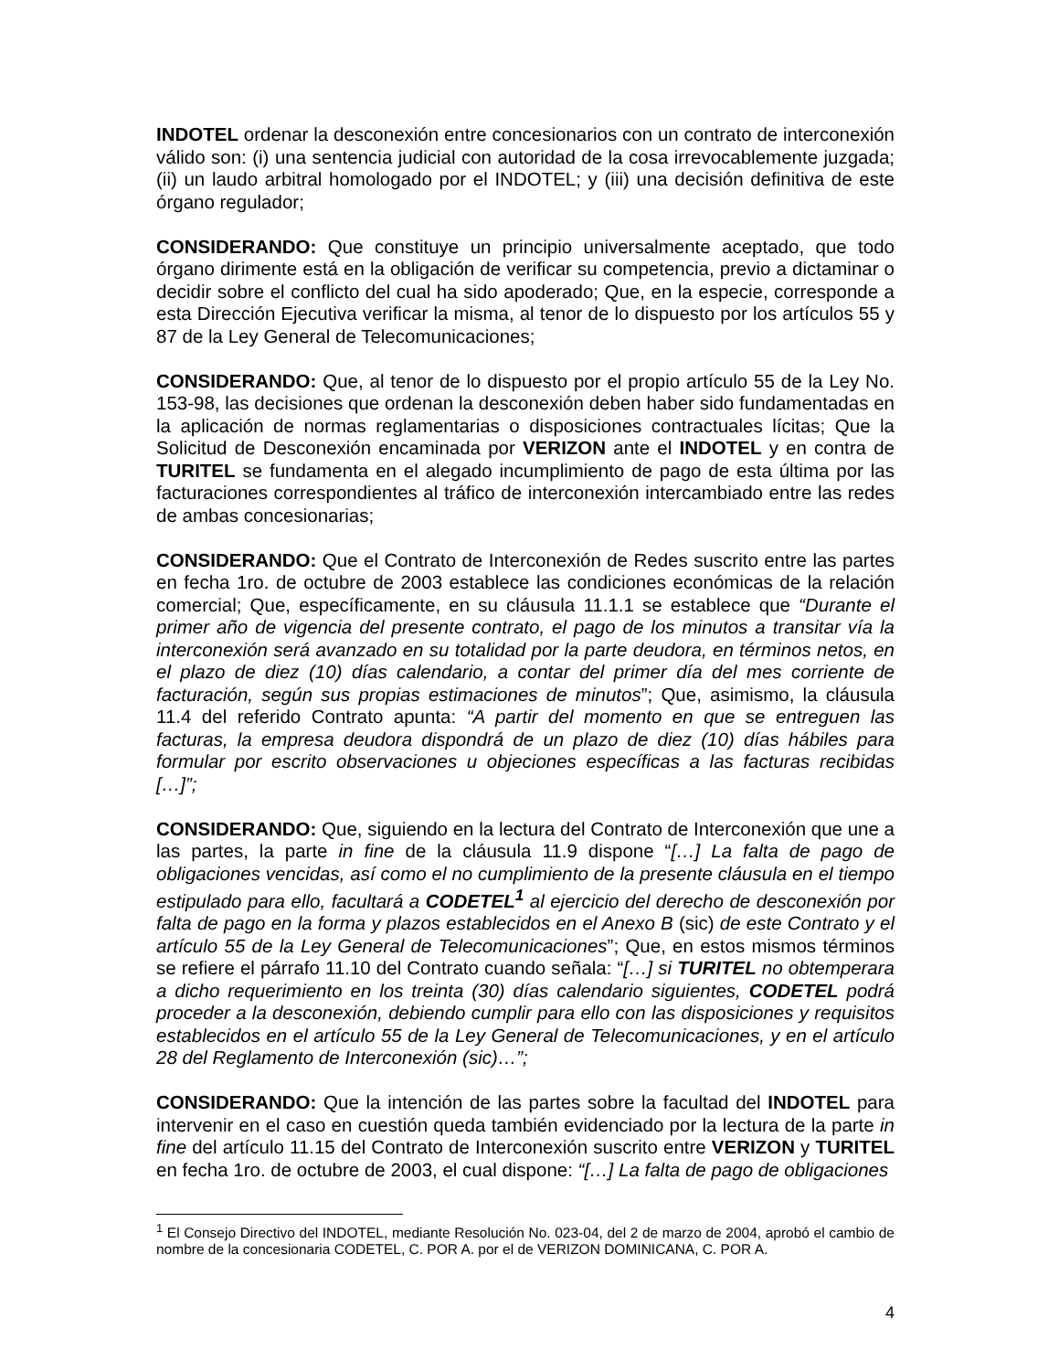INDOTEL ordenar la desconexión entre concesionarios con un contrato de interconexión válido son: (i) una sentencia judicial con autoridad de la cosa irrevocablemente juzgada; (ii) un laudo arbitral homologado por el INDOTEL; y (iii) una decisión definitiva de este órgano regulador;
CONSIDERANDO: Que constituye un principio universalmente aceptado, que todo órgano dirimente está en la obligación de verificar su competencia, previo a dictaminar o decidir sobre el conflicto del cual ha sido apoderado; Que, en la especie, corresponde a esta Dirección Ejecutiva verificar la misma, al tenor de lo dispuesto por los artículos 55 y 87 de la Ley General de Telecomunicaciones;
CONSIDERANDO: Que, al tenor de lo dispuesto por el propio artículo 55 de la Ley No. 153-98, las decisiones que ordenan la desconexión deben haber sido fundamentadas en la aplicación de normas reglamentarias o disposiciones contractuales lícitas; Que la Solicitud de Desconexión encaminada por VERIZON ante el INDOTEL y en contra de TURITEL se fundamenta en el alegado incumplimiento de pago de esta última por las facturaciones correspondientes al tráfico de interconexión intercambiado entre las redes de ambas concesionarias;
CONSIDERANDO: Que el Contrato de Interconexión de Redes suscrito entre las partes en fecha 1ro. de octubre de 2003 establece las condiciones económicas de la relación comercial; Que, específicamente, en su cláusula 11.1.1 se establece que “Durante el primer año de vigencia del presente contrato, el pago de los minutos a transitar vía la interconexión será avanzado en su totalidad por la parte deudora, en términos netos, en el plazo de diez (10) días calendario, a contar del primer día del mes corriente de facturación, según sus propias estimaciones de minutos”; Que, asimismo, la cláusula 11.4 del referido Contrato apunta: “A partir del momento en que se entreguen las facturas, la empresa deudora dispondrá de un plazo de diez (10) días hábiles para formular por escrito observaciones u objeciones específicas a las facturas recibidas […]”;
CONSIDERANDO: Que, siguiendo en la lectura del Contrato de Interconexión que une a las partes, la parte in fine de la cláusula 11.9 dispone “[…] La falta de pago de obligaciones vencidas, así como el no cumplimiento de la presente cláusula en el tiempo estipulado para ello, facultará a CODETEL<sup>1</sup> al ejercicio del derecho de desconexión por falta de pago en la forma y plazos establecidos en el Anexo B (sic) de este Contrato y el artículo 55 de la Ley General de Telecomunicaciones”; Que, en estos mismos términos se refiere el párrafo 11.10 del Contrato cuando señala: “[…] si TURITEL no obtemperara a dicho requerimiento en los treinta (30) días calendario siguientes, CODETEL podrá proceder a la desconexión, debiendo cumplir para ello con las disposiciones y requisitos establecidos en el artículo 55 de la Ley General de Telecomunicaciones, y en el artículo 28 del Reglamento de Interconexión (sic)…”;
CONSIDERANDO: Que la intención de las partes sobre la facultad del INDOTEL para intervenir en el caso en cuestión queda también evidenciado por la lectura de la parte in fine del artículo 11.15 del Contrato de Interconexión suscrito entre VERIZON y TURITEL en fecha 1ro. de octubre de 2003, el cual dispone: “[…] La falta de pago de obligaciones
<sup>1</sup> El Consejo Directivo del INDOTEL, mediante Resolución No. 023-04, del 2 de marzo de 2004, aprobó el cambio de nombre de la concesionaria CODETEL, C. POR A. por el de VERIZON DOMINICANA, C. POR A.
4